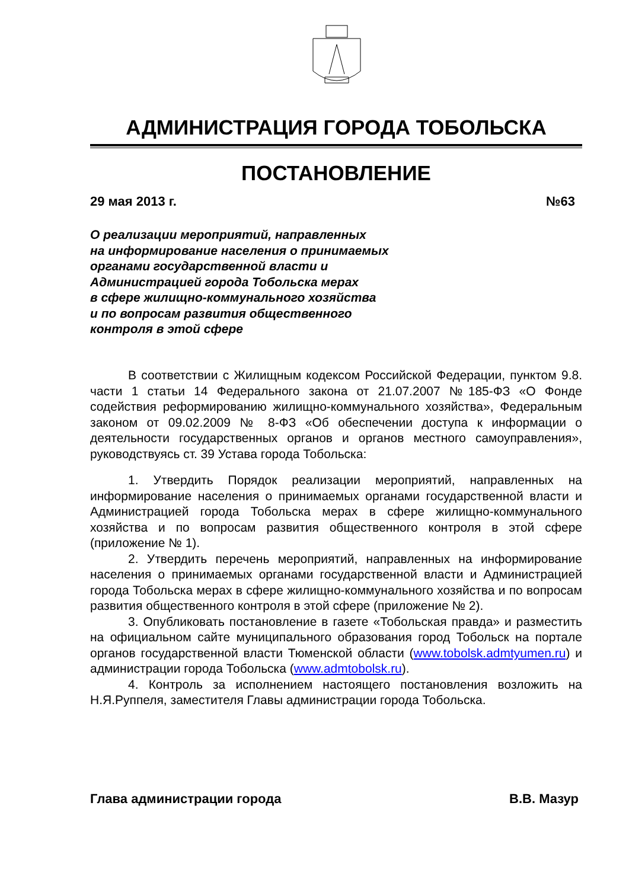АДМИНИСТРАЦИЯ ГОРОДА ТОБОЛЬСКА
ПОСТАНОВЛЕНИЕ
29 мая 2013 г. №63
О реализации мероприятий, направленных
на информирование населения о принимаемых
органами государственной власти и
Администрацией города Тобольска мерах
в сфере жилищно-коммунального хозяйства
и по вопросам развития общественного
контроля в этой сфере
В соответствии с Жилищным кодексом Российской Федерации, пунктом 9.8. части 1 статьи 14 Федерального закона от 21.07.2007 №185-ФЗ «О Фонде содействия реформированию жилищно-коммунального хозяйства», Федеральным законом от 09.02.2009 № 8-ФЗ «Об обеспечении доступа к информации о деятельности государственных органов и органов местного самоуправления», руководствуясь ст. 39 Устава города Тобольска:
1. Утвердить Порядок реализации мероприятий, направленных на информирование населения о принимаемых органами государственной власти и Администрацией города Тобольска мерах в сфере жилищно-коммунального хозяйства и по вопросам развития общественного контроля в этой сфере (приложение № 1).
2. Утвердить перечень мероприятий, направленных на информирование населения о принимаемых органами государственной власти и Администрацией города Тобольска мерах в сфере жилищно-коммунального хозяйства и по вопросам развития общественного контроля в этой сфере (приложение № 2).
3. Опубликовать постановление в газете «Тобольская правда» и разместить на официальном сайте муниципального образования город Тобольск на портале органов государственной власти Тюменской области (www.tobolsk.admtyumen.ru) и администрации города Тобольска (www.admtobolsk.ru).
4. Контроль за исполнением настоящего постановления возложить на Н.Я.Руппеля, заместителя Главы администрации города Тобольска.
Глава администрации города В.В. Мазур